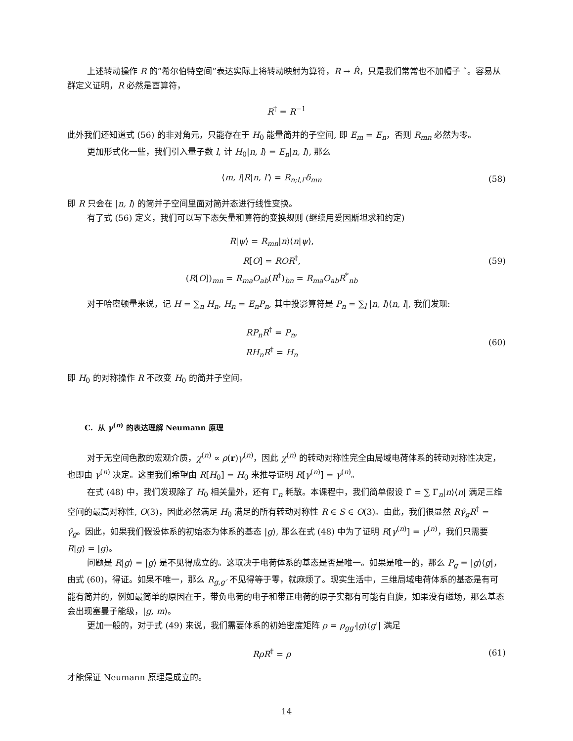上述转动操作 R 的”希尔伯特空间”表达实际上将转动映射为算符，R → R̂，只是我们常常也不加帽子 ˆ。容易从群定义证明，R 必然是酉算符，
R<sup>†</sup> = R<sup>−1</sup>
此外我们还知道式 (56) 的非对角元，只能存在于 H<sub>0</sub> 能量简并的子空间, 即 E<sub>m</sub> = E<sub>n</sub>，否则 R<sub>mn</sub> 必然为零。
更加形式化一些，我们引入量子数 l, 计 H<sub>0</sub>|n, l⟩ = E<sub>n</sub>|n, l⟩, 那么
⟨m, l|R|n, l′⟩ = R<sub>n;l,l′</sub>δ<sub>mn</sub> (58)
即 R 只会在 |n, l⟩ 的简并子空间里面对简并态进行线性变换。
有了式 (56) 定义，我们可以写下态矢量和算符的变换规则 (继续用爱因斯坦求和约定)
R|ψ⟩ = R<sub>mn</sub>|n⟩⟨n|ψ⟩,
R[O] = ROR<sup>†</sup>,
(R[O])<sub>mn</sub> = R<sub>ma</sub>O<sub>ab</sub>(R<sup>†</sup>)<sub>bn</sub> = R<sub>ma</sub>O<sub>ab</sub>R<sup>*</sup><sub>nb</sub>
(59)
对于哈密顿量来说，记 H = ∑<sub>n</sub> H<sub>n</sub>, H<sub>n</sub> = E<sub>n</sub>P<sub>n</sub>, 其中投影算符是 P<sub>n</sub> = ∑<sub>l</sub> |n, l⟩⟨n, l|, 我们发现:
RP<sub>n</sub>R<sup>†</sup> = P<sub>n</sub>,
RH<sub>n</sub>R<sup>†</sup> = H<sub>n</sub>
(60)
即 H<sub>0</sub> 的对称操作 R 不改变 H<sub>0</sub> 的简并子空间。
C. 从 γ<sup>(n)</sup> 的表达理解 Neumann 原理
对于无空间色散的宏观介质，χ<sup>(n)</sup> ∝ ρ(r)γ<sup>(n)</sup>，因此 χ<sup>(n)</sup> 的转动对称性完全由局域电荷体系的转动对称性决定，也即由 γ<sup>(n)</sup> 决定。这里我们希望由 R[H<sub>0</sub>] = H<sub>0</sub> 来推导证明 R[γ<sup>(n)</sup>] = γ<sup>(n)</sup>。
在式 (48) 中，我们发现除了 H<sub>0</sub> 相关量外，还有 Γ<sub>n</sub> 耗散。本课程中，我们简单假设 Γ̂ = ∑ Γ<sub>n</sub>|n⟩⟨n| 满足三维空间的最高对称性, O(3)，因此必然满足 H<sub>0</sub> 满足的所有转动对称性 R ∈ S ∈ O(3)。由此，我们很显然 Rγ̂<sub>g</sub>R<sup>†</sup> = γ̂<sub>g</sub>。因此，如果我们假设体系的初始态为体系的基态 |g⟩, 那么在式 (48) 中为了证明 R[γ<sup>(n)</sup>] = γ<sup>(n)</sup>，我们只需要 R|g⟩ = |g⟩。
问题是 R|g⟩ = |g⟩ 是不见得成立的。这取决于电荷体系的基态是否是唯一。如果是唯一的，那么 P<sub>g</sub> = |g⟩⟨g|，由式 (60)，得证。如果不唯一，那么 R<sub>g,g′</sub> 不见得等于零，就麻烦了。现实生活中，三维局域电荷体系的基态是有可能有简并的，例如最简单的原因在于，带负电荷的电子和带正电荷的原子实都有可能有自旋，如果没有磁场，那么基态会出现塞曼子能级，|g, m⟩。
更加一般的，对于式 (49) 来说，我们需要体系的初始密度矩阵 ρ = ρ<sub>gg'</sub>|g⟩⟨g'| 满足
RρR<sup>†</sup> = ρ (61)
才能保证 Neumann 原理是成立的。
14